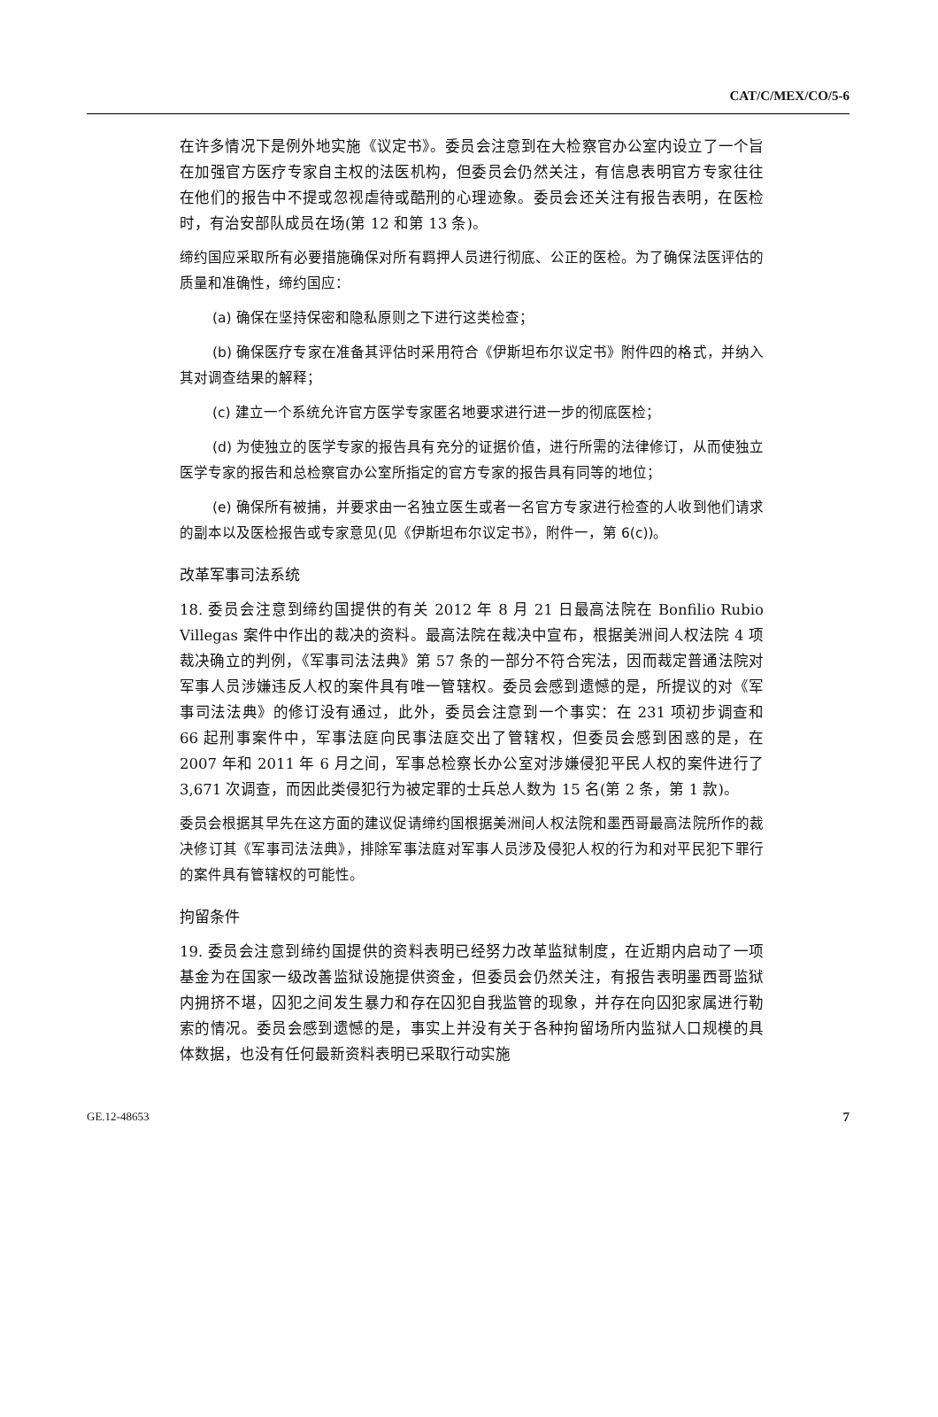CAT/C/MEX/CO/5-6
在许多情况下是例外地实施《议定书》。委员会注意到在大检察官办公室内设立了一个旨在加强官方医疗专家自主权的法医机构，但委员会仍然关注，有信息表明官方专家往往在他们的报告中不提或忽视虐待或酷刑的心理迹象。委员会还关注有报告表明，在医检时，有治安部队成员在场(第 12 和第 13 条)。
缔约国应采取所有必要措施确保对所有羁押人员进行彻底、公正的医检。为了确保法医评估的质量和准确性，缔约国应：
(a) 确保在坚持保密和隐私原则之下进行这类检查；
(b) 确保医疗专家在准备其评估时采用符合《伊斯坦布尔议定书》附件四的格式，并纳入其对调查结果的解释；
(c) 建立一个系统允许官方医学专家匿名地要求进行进一步的彻底医检；
(d) 为使独立的医学专家的报告具有充分的证据价值，进行所需的法律修订，从而使独立医学专家的报告和总检察官办公室所指定的官方专家的报告具有同等的地位；
(e) 确保所有被捕，并要求由一名独立医生或者一名官方专家进行检查的人收到他们请求的副本以及医检报告或专家意见(见《伊斯坦布尔议定书》，附件一，第 6(c))。
改革军事司法系统
18. 委员会注意到缔约国提供的有关 2012 年 8 月 21 日最高法院在 Bonfilio Rubio Villegas 案件中作出的裁决的资料。最高法院在裁决中宣布，根据美洲间人权法院 4 项裁决确立的判例，《军事司法法典》第 57 条的一部分不符合宪法，因而裁定普通法院对军事人员涉嫌违反人权的案件具有唯一管辖权。委员会感到遗憾的是，所提议的对《军事司法法典》的修订没有通过，此外，委员会注意到一个事实：在 231 项初步调查和 66 起刑事案件中，军事法庭向民事法庭交出了管辖权，但委员会感到困惑的是，在 2007 年和 2011 年 6 月之间，军事总检察长办公室对涉嫌侵犯平民人权的案件进行了 3,671 次调查，而因此类侵犯行为被定罪的士兵总人数为 15 名(第 2 条，第 1 款)。
委员会根据其早先在这方面的建议促请缔约国根据美洲间人权法院和墨西哥最高法院所作的裁决修订其《军事司法法典》，排除军事法庭对军事人员涉及侵犯人权的行为和对平民犯下罪行的案件具有管辖权的可能性。
拘留条件
19. 委员会注意到缔约国提供的资料表明已经努力改革监狱制度，在近期内启动了一项基金为在国家一级改善监狱设施提供资金，但委员会仍然关注，有报告表明墨西哥监狱内拥挤不堪，囚犯之间发生暴力和存在囚犯自我监管的现象，并存在向囚犯家属进行勒索的情况。委员会感到遗憾的是，事实上并没有关于各种拘留场所内监狱人口规模的具体数据，也没有任何最新资料表明已采取行动实施
GE.12-48653 7